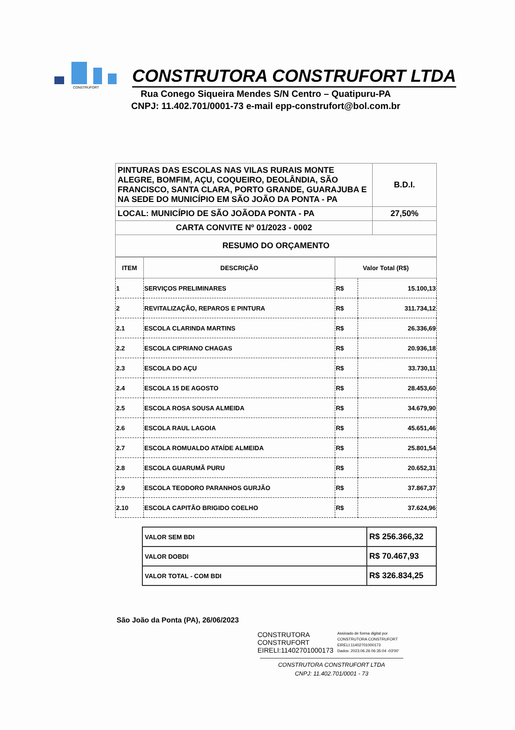CONSTRUFORT
CONSTRUTORA CONSTRUFORT LTDA
Rua Conego Siqueira Mendes S/N Centro – Quatipuru-PA
CNPJ: 11.402.701/0001-73 e-mail epp-construfort@bol.com.br
| PINTURAS DAS ESCOLAS NAS VILAS RURAIS MONTE ALEGRE, BOMFIM, AÇU, COQUEIRO, DEOLÂNDIA, SÃO FRANCISCO, SANTA CLARA, PORTO GRANDE, GUARAJUBA E NA SEDE DO MUNICÍPIO EM SÃO JOÃO DA PONTA - PA | B.D.I. |
| LOCAL: MUNICÍPIO DE SÃO JOÃODA PONTA - PA | 27,50% |
| CARTA CONVITE Nº 01/2023 - 0002 | |
| RESUMO DO ORÇAMENTO | |
| ITEM | DESCRIÇÃO | Valor Total (R$) | |
| --- | --- | --- | --- |
| 1 | SERVIÇOS PRELIMINARES | R$ | 15.100,13 |
| 2 | REVITALIZAÇÃO, REPAROS E PINTURA | R$ | 311.734,12 |
| 2.1 | ESCOLA CLARINDA MARTINS | R$ | 26.336,69 |
| 2.2 | ESCOLA CIPRIANO CHAGAS | R$ | 20.936,18 |
| 2.3 | ESCOLA DO AÇU | R$ | 33.730,11 |
| 2.4 | ESCOLA 15 DE AGOSTO | R$ | 28.453,60 |
| 2.5 | ESCOLA ROSA SOUSA ALMEIDA | R$ | 34.679,90 |
| 2.6 | ESCOLA RAUL LAGOIA | R$ | 45.651,46 |
| 2.7 | ESCOLA ROMUALDO ATAÍDE ALMEIDA | R$ | 25.801,54 |
| 2.8 | ESCOLA GUARUMÃ PURU | R$ | 20.652,31 |
| 2.9 | ESCOLA TEODORO PARANHOS GURJÃO | R$ | 37.867,37 |
| 2.10 | ESCOLA CAPITÃO BRIGIDO COELHO | R$ | 37.624,96 |
| VALOR SEM BDI | R$ 256.366,32 |
| VALOR DOBDI | R$ 70.467,93 |
| VALOR TOTAL - COM BDI | R$ 326.834,25 |
São João da Ponta (PA), 26/06/2023
CONSTRUTORA
CONSTRUFORT
EIRELI:11402701000173
Assinado de forma digital por
CONSTRUTORA CONSTRUFORT
EIRELI:11402701000173
Dados: 2023.06.26 06:35:04 -03'00'
CONSTRUTORA CONSTRUFORT LTDA
CNPJ: 11.402.701/0001 - 73